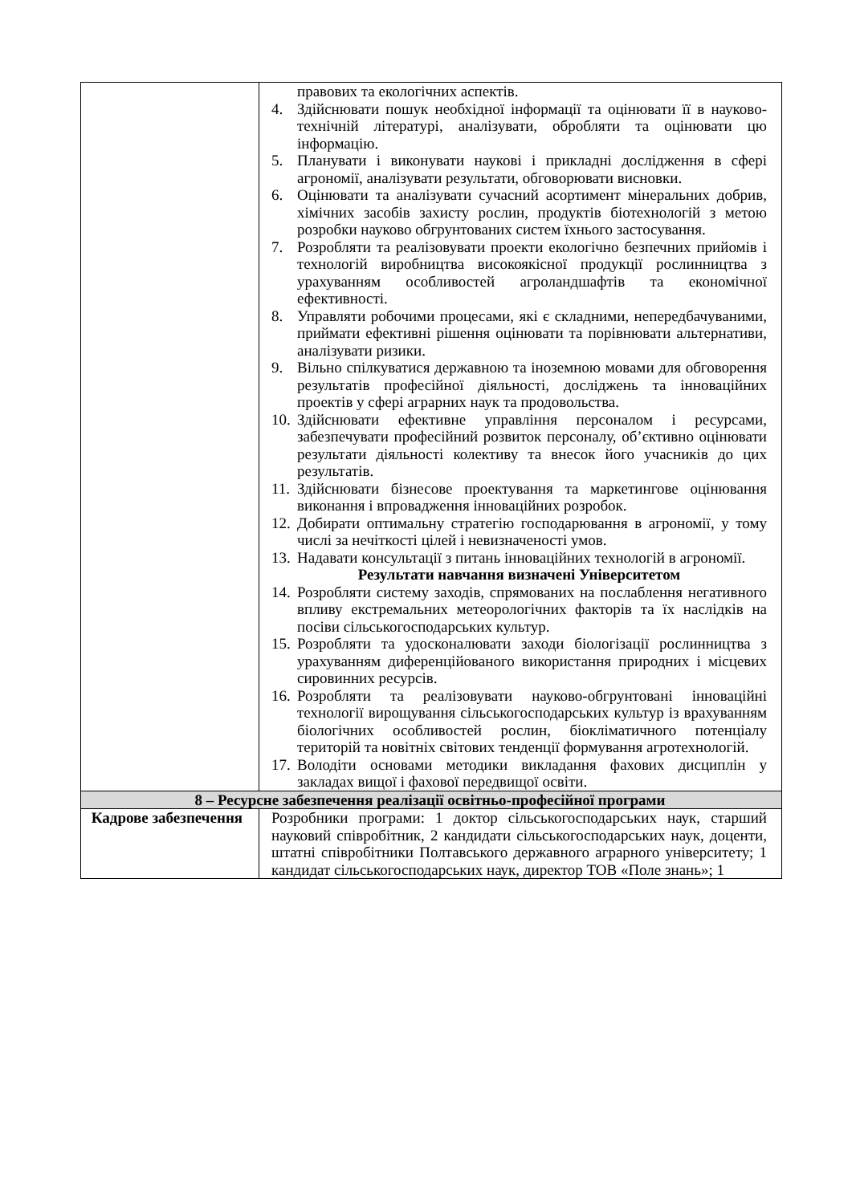| | правових та екологічних аспектів. 4. Здійснювати пошук необхідної інформації та оцінювати її в науково-технічній літературі, аналізувати, обробляти та оцінювати цю інформацію. 5. Планувати і виконувати наукові і прикладні дослідження в сфері агрономії, аналізувати результати, обговорювати висновки. 6. Оцінювати та аналізувати сучасний асортимент мінеральних добрив, хімічних засобів захисту рослин, продуктів біотехнологій з метою розробки науково обгрунтованих систем їхнього застосування. 7. Розробляти та реалізовувати проекти екологічно безпечних прийомів і технологій виробництва високоякісної продукції рослинництва з урахуванням особливостей агроландшафтів та економічної ефективності. 8. Управляти робочими процесами, які є складними, непередбачуваними, приймати ефективні рішення оцінювати та порівнювати альтернативи, аналізувати ризики. 9. Вільно спілкуватися державною та іноземною мовами для обговорення результатів професійної діяльності, досліджень та інноваційних проектів у сфері аграрних наук та продовольства. 10. Здійснювати ефективне управління персоналом і ресурсами, забезпечувати професійний розвиток персоналу, об’єктивно оцінювати результати діяльності колективу та внесок його учасників до цих результатів. 11. Здійснювати бізнесове проектування та маркетингове оцінювання виконання і впровадження інноваційних розробок. 12. Добирати оптимальну стратегію господарювання в агрономії, у тому числі за нечіткості цілей і невизначеності умов. 13. Надавати консультації з питань інноваційних технологій в агрономії. Результати навчання визначені Університетом 14. Розробляти систему заходів, спрямованих на послаблення негативного впливу екстремальних метеорологічних факторів та їх наслідків на посіви сільськогосподарських культур. 15. Розробляти та удосконалювати заходи біологізації рослинництва з урахуванням диференційованого використання природних і місцевих сировинних ресурсів. 16. Розробляти та реалізовувати науково-обгрунтовані інноваційні технології вирощування сільськогосподарських культур із врахуванням біологічних особливостей рослин, біокліматичного потенціалу територій та новітніх світових тенденції формування агротехнологій. 17. Володіти основами методики викладання фахових дисциплін у закладах вищої і фахової передвищої освіти. |
| 8 – Ресурсне забезпечення реалізації освітньо-професійної програми | |
| Кадрове забезпечення | Розробники програми: 1 доктор сільськогосподарських наук, старший науковий співробітник, 2 кандидати сільськогосподарських наук, доценти, штатні співробітники Полтавського державного аграрного університету; 1 кандидат сільськогосподарських наук, директор ТОВ «Поле знань»; 1 |